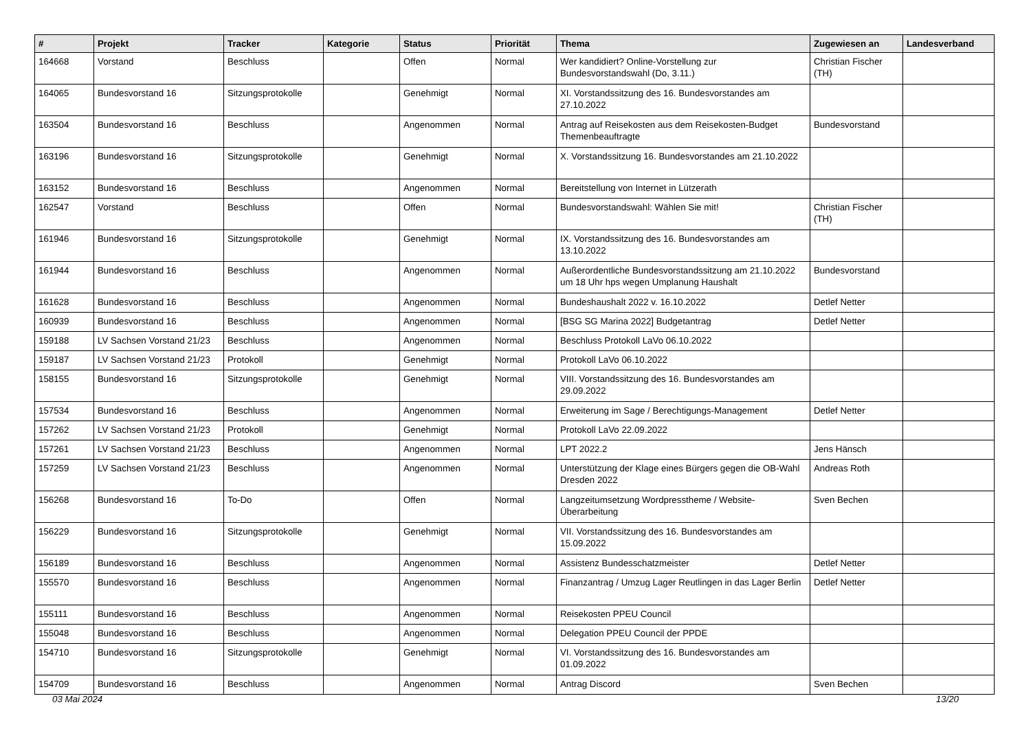| # | Projekt | Tracker | Kategorie | Status | Priorität | Thema | Zugewiesen an | Landesverband |
| --- | --- | --- | --- | --- | --- | --- | --- | --- |
| 164668 | Vorstand | Beschluss | | Offen | Normal | Wer kandidiert? Online-Vorstellung zur Bundesvorstandswahl (Do, 3.11.) | Christian Fischer (TH) | |
| 164065 | Bundesvorstand 16 | Sitzungsprotokolle | | Genehmigt | Normal | XI. Vorstandssitzung des 16. Bundesvorstandes am 27.10.2022 | | |
| 163504 | Bundesvorstand 16 | Beschluss | | Angenommen | Normal | Antrag auf Reisekosten aus dem Reisekosten-Budget Themenbeauftragte | Bundesvorstand | |
| 163196 | Bundesvorstand 16 | Sitzungsprotokolle | | Genehmigt | Normal | X. Vorstandssitzung 16. Bundesvorstandes am 21.10.2022 | | |
| 163152 | Bundesvorstand 16 | Beschluss | | Angenommen | Normal | Bereitstellung von Internet in Lützerath | | |
| 162547 | Vorstand | Beschluss | | Offen | Normal | Bundesvorstandswahl: Wählen Sie mit! | Christian Fischer (TH) | |
| 161946 | Bundesvorstand 16 | Sitzungsprotokolle | | Genehmigt | Normal | IX. Vorstandssitzung des 16. Bundesvorstandes am 13.10.2022 | | |
| 161944 | Bundesvorstand 16 | Beschluss | | Angenommen | Normal | Außerordentliche Bundesvorstandssitzung am 21.10.2022 um 18 Uhr hps wegen Umplanung Haushalt | Bundesvorstand | |
| 161628 | Bundesvorstand 16 | Beschluss | | Angenommen | Normal | Bundeshaushalt 2022 v. 16.10.2022 | Detlef Netter | |
| 160939 | Bundesvorstand 16 | Beschluss | | Angenommen | Normal | [BSG SG Marina 2022] Budgetantrag | Detlef Netter | |
| 159188 | LV Sachsen Vorstand 21/23 | Beschluss | | Angenommen | Normal | Beschluss Protokoll LaVo 06.10.2022 | | |
| 159187 | LV Sachsen Vorstand 21/23 | Protokoll | | Genehmigt | Normal | Protokoll LaVo 06.10.2022 | | |
| 158155 | Bundesvorstand 16 | Sitzungsprotokolle | | Genehmigt | Normal | VIII. Vorstandssitzung des 16. Bundesvorstandes am 29.09.2022 | | |
| 157534 | Bundesvorstand 16 | Beschluss | | Angenommen | Normal | Erweiterung im Sage / Berechtigungs-Management | Detlef Netter | |
| 157262 | LV Sachsen Vorstand 21/23 | Protokoll | | Genehmigt | Normal | Protokoll LaVo 22.09.2022 | | |
| 157261 | LV Sachsen Vorstand 21/23 | Beschluss | | Angenommen | Normal | LPT 2022.2 | Jens Hänsch | |
| 157259 | LV Sachsen Vorstand 21/23 | Beschluss | | Angenommen | Normal | Unterstützung der Klage eines Bürgers gegen die OB-Wahl Dresden 2022 | Andreas Roth | |
| 156268 | Bundesvorstand 16 | To-Do | | Offen | Normal | Langzeitumsetzung Wordpresstheme / Website-Überarbeitung | Sven Bechen | |
| 156229 | Bundesvorstand 16 | Sitzungsprotokolle | | Genehmigt | Normal | VII. Vorstandssitzung des 16. Bundesvorstandes am 15.09.2022 | | |
| 156189 | Bundesvorstand 16 | Beschluss | | Angenommen | Normal | Assistenz Bundesschatzmeister | Detlef Netter | |
| 155570 | Bundesvorstand 16 | Beschluss | | Angenommen | Normal | Finanzantrag / Umzug Lager Reutlingen in das Lager Berlin | Detlef Netter | |
| 155111 | Bundesvorstand 16 | Beschluss | | Angenommen | Normal | Reisekosten PPEU Council | | |
| 155048 | Bundesvorstand 16 | Beschluss | | Angenommen | Normal | Delegation PPEU Council der PPDE | | |
| 154710 | Bundesvorstand 16 | Sitzungsprotokolle | | Genehmigt | Normal | VI. Vorstandssitzung des 16. Bundesvorstandes am 01.09.2022 | | |
| 154709 | Bundesvorstand 16 | Beschluss | | Angenommen | Normal | Antrag Discord | Sven Bechen | |
03 Mai 2024 13/20